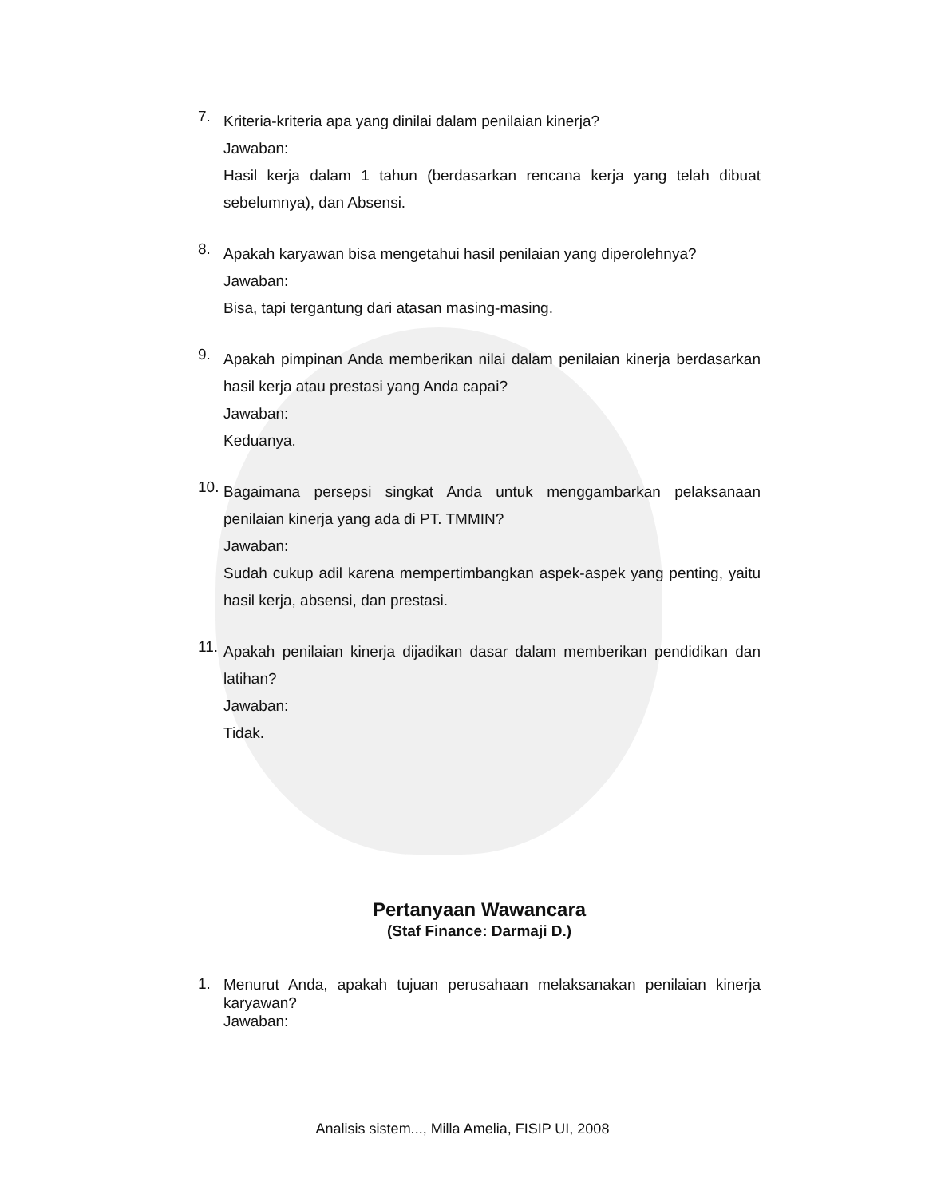7.
Kriteria-kriteria apa yang dinilai dalam penilaian kinerja?
Jawaban:
Hasil kerja dalam 1 tahun (berdasarkan rencana kerja yang telah dibuat sebelumnya), dan Absensi.
8.
Apakah karyawan bisa mengetahui hasil penilaian yang diperolehnya?
Jawaban:
Bisa, tapi tergantung dari atasan masing-masing.
9.
Apakah pimpinan Anda memberikan nilai dalam penilaian kinerja berdasarkan hasil kerja atau prestasi yang Anda capai?
Jawaban:
Keduanya.
10.
Bagaimana persepsi singkat Anda untuk menggambarkan pelaksanaan penilaian kinerja yang ada di PT. TMMIN?
Jawaban:
Sudah cukup adil karena mempertimbangkan aspek-aspek yang penting, yaitu hasil kerja, absensi, dan prestasi.
11.
Apakah penilaian kinerja dijadikan dasar dalam memberikan pendidikan dan latihan?
Jawaban:
Tidak.
Pertanyaan Wawancara
(Staf Finance: Darmaji D.)
1.
Menurut Anda, apakah tujuan perusahaan melaksanakan penilaian kinerja karyawan?
Jawaban:
Analisis sistem..., Milla Amelia, FISIP UI, 2008